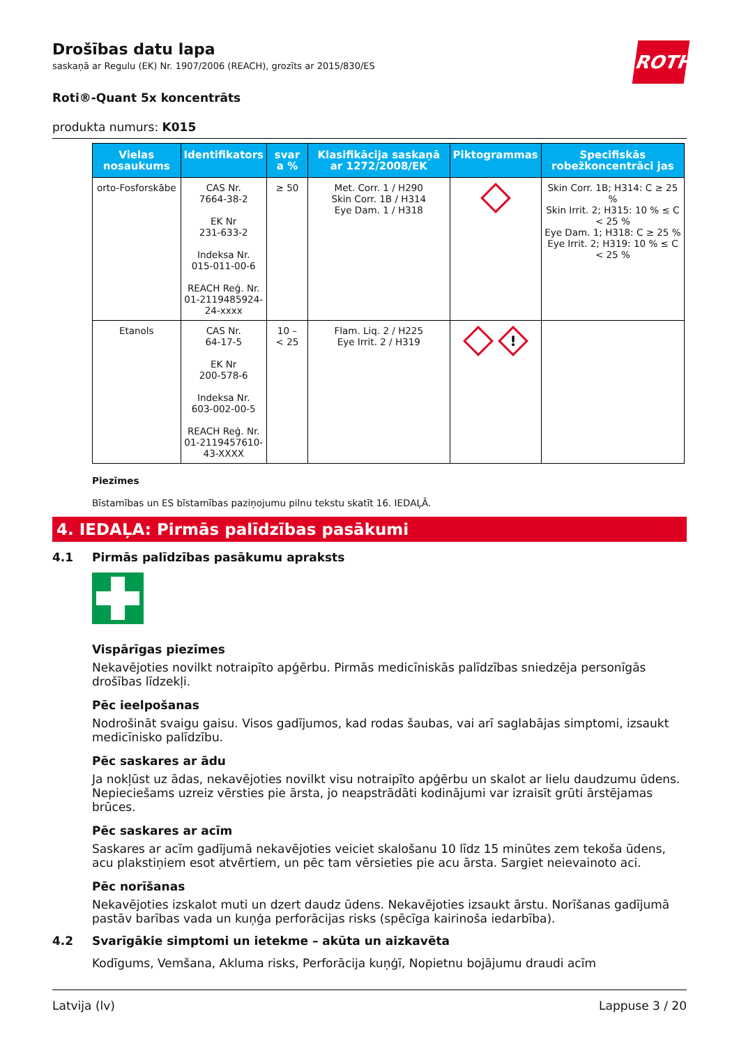ROTH
Drošības datu lapa
saskaņā ar Regulu (EK) Nr. 1907/2006 (REACH), grozīts ar 2015/830/ES
Roti®-Quant 5x koncentrāts
produkta numurs: K015
| Vielas nosaukums | Identifikators | svar a % | Klasifikācija saskaņā ar 1272/2008/EK | Piktogrammas | Specifiskās robežkoncentrāci jas |
| --- | --- | --- | --- | --- | --- |
| orto-Fosforskābe | CAS Nr. 7664-38-2 EK Nr 231-633-2 Indeksa Nr. 015-011-00-6 REACH Reģ. Nr. 01-2119485924- 24-xxxx | ≥ 50 | Met. Corr. 1 / H290 Skin Corr. 1B / H314 Eye Dam. 1 / H318 | | Skin Corr. 1B; H314: C ≥ 25 % Skin Irrit. 2; H315: 10 % ≤ C < 25 % Eye Dam. 1; H318: C ≥ 25 % Eye Irrit. 2; H319: 10 % ≤ C < 25 % |
| Etanols | CAS Nr. 64-17-5 EK Nr 200-578-6 Indeksa Nr. 603-002-00-5 REACH Reģ. Nr. 01-2119457610- 43-XXXX | 10 – < 25 | Flam. Liq. 2 / H225 Eye Irrit. 2 / H319 | ! | |
Piezīmes
Bīstamības un ES bīstamības paziņojumu pilnu tekstu skatīt 16. IEDAĻĀ.
4. IEDAĻA: Pirmās palīdzības pasākumi
4.1 Pirmās palīdzības pasākumu apraksts
Vispārīgas piezīmes
Nekavējoties novilkt notraipīto apģērbu. Pirmās medicīniskās palīdzības sniedzēja personīgās drošības līdzekļi.
Pēc ieelpošanas
Nodrošināt svaigu gaisu. Visos gadījumos, kad rodas šaubas, vai arī saglabājas simptomi, izsaukt medicīnisko palīdzību.
Pēc saskares ar ādu
Ja nokļūst uz ādas, nekavējoties novilkt visu notraipīto apģērbu un skalot ar lielu daudzumu ūdens. Nepieciešams uzreiz vērsties pie ārsta, jo neapstrādāti kodinājumi var izraisīt grūti ārstējamas brūces.
Pēc saskares ar acīm
Saskares ar acīm gadījumā nekavējoties veiciet skalošanu 10 līdz 15 minūtes zem tekoša ūdens, acu plakstiņiem esot atvērtiem, un pēc tam vērsieties pie acu ārsta. Sargiet neievainoto aci.
Pēc norīšanas
Nekavējoties izskalot muti un dzert daudz ūdens. Nekavējoties izsaukt ārstu. Norīšanas gadījumā pastāv barības vada un kuņģa perforācijas risks (spēcīga kairinoša iedarbība).
4.2 Svarīgākie simptomi un ietekme – akūta un aizkavēta
Kodīgums, Vemšana, Akluma risks, Perforācija kuņģī, Nopietnu bojājumu draudi acīm
Latvija (lv) Lappuse 3 / 20